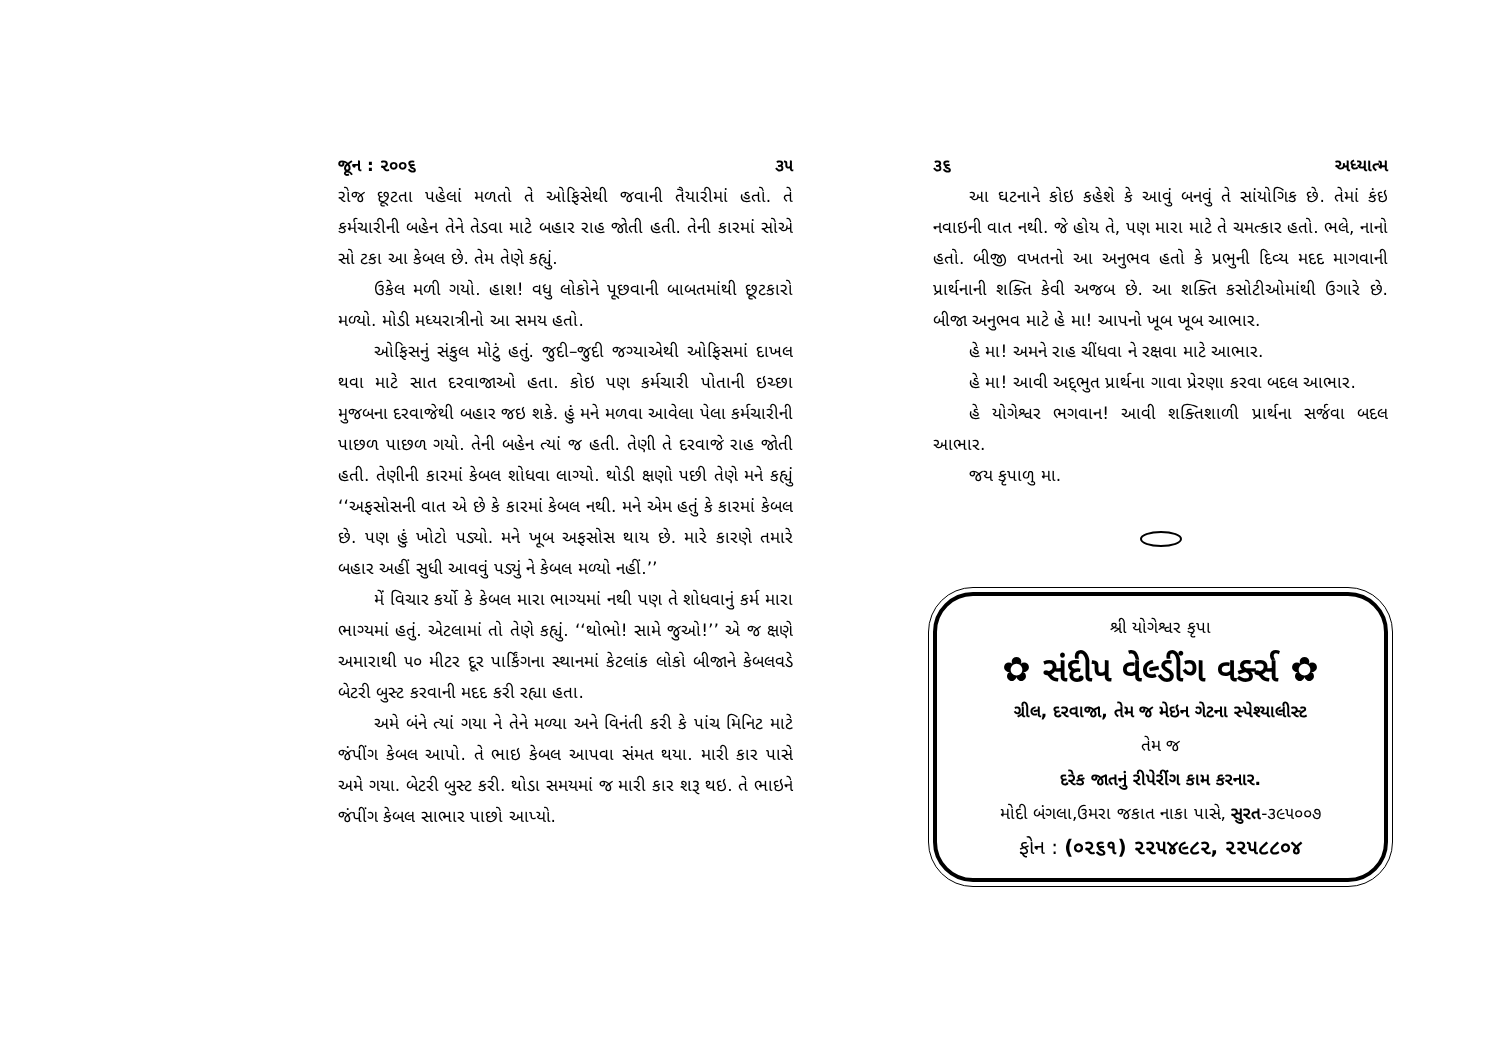જૂન : ૨૦૦૬ ૩૫
રોજ છૂટતા પહેલાં મળતો તે ઓફિસેથી જવાની તૈયારીમાં હતો. તે કર્મચારીની બહેન તેને તેડવા માટે બહાર રાહ જોતી હતી. તેની કારમાં સોએ સો ટકા આ કેબલ છે. તેમ તેણે કહ્યું.
ઉકેલ મળી ગયો. હાશ! વધુ લોકોને પૂછવાની બાબતમાંથી છૂટકારો મળ્યો. મોડી મધ્યરાત્રીનો આ સમય હતો.
ઓફિસનું સંકુલ મોટું હતું. જુદી–જુદી જગ્યાએથી ઓફિસમાં દાખલ થવા માટે સાત દરવાજાઓ હતા. કોઇ પણ કર્મચારી પોતાની ઇચ્છા મુજબના દરવાજેથી બહાર જઇ શકે. હું મને મળવા આવેલા પેલા કર્મચારીની પાછળ પાછળ ગયો. તેની બહેન ત્યાં જ હતી. તેણી તે દરવાજે રાહ જોતી હતી. તેણીની કારમાં કેબલ શોધવા લાગ્યો. થોડી ક્ષણો પછી તેણે મને કહ્યું ‘‘અફસોસની વાત એ છે કે કારમાં કેબલ નથી. મને એમ હતું કે કારમાં કેબલ છે. પણ હું ખોટો પડ્યો. મને ખૂબ અફસોસ થાય છે. મારે કારણે તમારે બહાર અહીં સુધી આવવું પડ્યું ને કેબલ મળ્યો નહીં.’’
મેં વિચાર કર્યો કે કેબલ મારા ભાગ્યમાં નથી પણ તે શોધવાનું કર્મ મારા ભાગ્યમાં હતું. એટલામાં તો તેણે કહ્યું. ‘‘થોભો! સામે જુઓ!’’ એ જ ક્ષણે અમારાથી ૫૦ મીટર દૂર પાર્કિંગના સ્થાનમાં કેટલાંક લોકો બીજાને કેબલવડે બેટરી બુસ્ટ કરવાની મદદ કરી રહ્યા હતા.
અમે બંને ત્યાં ગયા ને તેને મળ્યા અને વિનંતી કરી કે પાંચ મિનિટ માટે જંપીંગ કેબલ આપો. તે ભાઇ કેબલ આપવા સંમત થયા. મારી કાર પાસે અમે ગયા. બેટરી બુસ્ટ કરી. થોડા સમયમાં જ મારી કાર શરૂ થઇ. તે ભાઇને જંપીંગ કેબલ સાભાર પાછો આપ્યો.
૩૬ અધ્યાત્મ
આ ઘટનાને કોઇ કહેશે કે આવું બનવું તે સાંયોગિક છે. તેમાં કંઇ નવાઇની વાત નથી. જે હોય તે, પણ મારા માટે તે ચમત્કાર હતો. ભલે, નાનો હતો. બીજી વખતનો આ અનુભવ હતો કે પ્રભુની દિવ્ય મદદ માગવાની પ્રાર્થનાની શક્તિ કેવી અજબ છે. આ શક્તિ કસોટીઓમાંથી ઉગારે છે. બીજા અનુભવ માટે હે મા! આપનો ખૂબ ખૂબ આભાર.
હે મા! અમને રાહ ચીંધવા ને રક્ષવા માટે આભાર.
હે મા! આવી અદ્‌ભુત પ્રાર્થના ગાવા પ્રેરણા કરવા બદલ આભાર.
હે યોગેશ્વર ભગવાન! આવી શક્તિશાળી પ્રાર્થના સર્જવા બદલ આભાર.
જય કૃપાળુ મા.
શ્રી યોગેશ્વર કૃપા
✿ સંદીપ વેલ્ડીંગ વર્ક્સ ✿
ગ્રીલ, દરવાજા, તેમ જ મેઇન ગેટના સ્પેશ્યાલીસ્ટ
તેમ જ
દરેક જાતનું રીપેરીંગ કામ કરનાર.
મોદી બંગલા,ઉમરા જકાત નાકા પાસે, સુરત-૩૯૫૦૦૭
ફોન : (૦૨૬૧) ૨૨૫૪૯૮૨, ૨૨૫૮૮૦૪